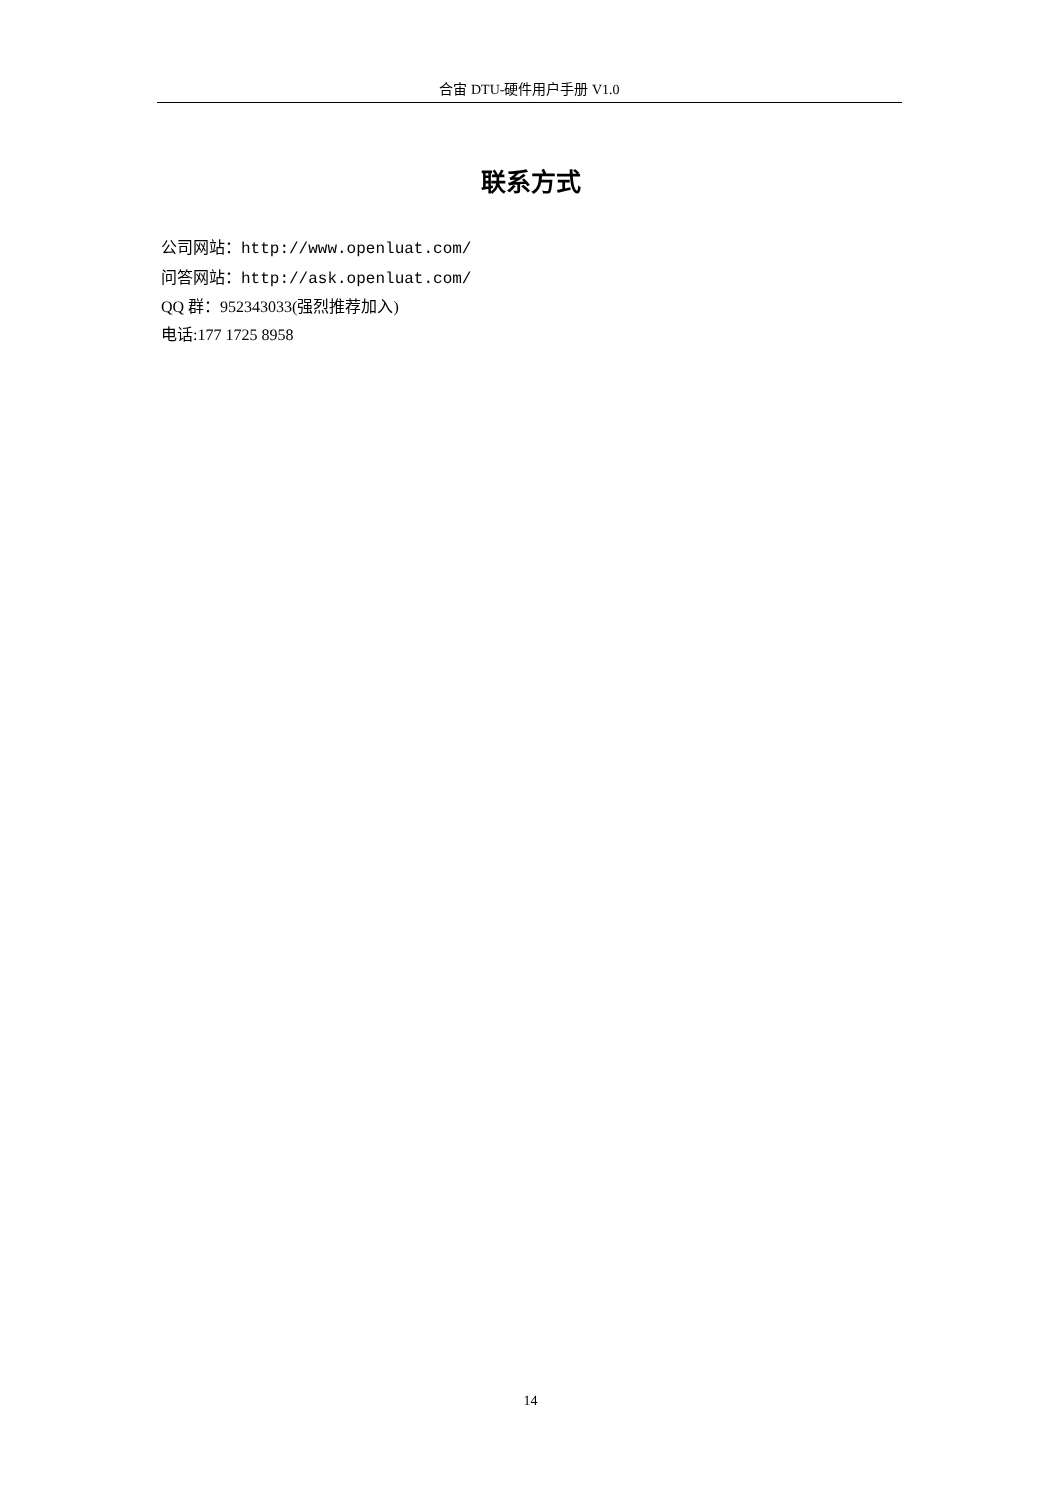合宙 DTU-硬件用户手册 V1.0
联系方式
公司网站：http://www.openluat.com/
问答网站：http://ask.openluat.com/
QQ 群：952343033(强烈推荐加入)
电话:177 1725 8958
14